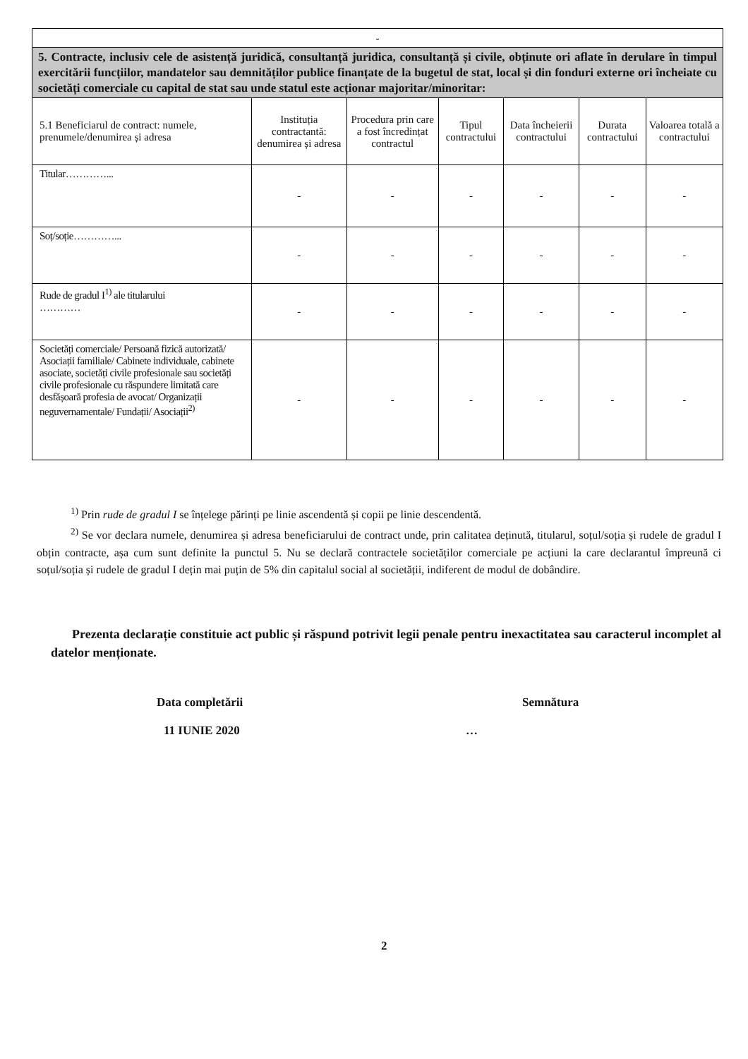| - | | | | | | |
| 5. Contracte, inclusiv cele de asistență juridică, consultanță juridica, consultanță și civile, obținute ori aflate în derulare în timpul exercitării funcțiilor, mandatelor sau demnităților publice finanțate de la bugetul de stat, local și din fonduri externe ori încheiate cu societăți comerciale cu capital de stat sau unde statul este acționar majoritar/minoritar: | | | | | | |
| 5.1 Beneficiarul de contract: numele, prenumele/denumirea și adresa | Instituția contractantă: denumirea și adresa | Procedura prin care a fost încredințat contractul | Tipul contractului | Data încheierii contractului | Durata contractului | Valoarea totală a contractului |
| Titular…………... | - | - | - | - | - | - |
| Soț/soție…………... | - | - | - | - | - | - |
| Rude de gradul I<sup>1)</sup> ale titularului ………… | - | - | - | - | - | - |
| Societăți comerciale/ Persoană fizică autorizată/ Asociații familiale/ Cabinete individuale, cabinete asociate, societăți civile profesionale sau societăți civile profesionale cu răspundere limitată care desfășoară profesia de avocat/ Organizații neguvernamentale/ Fundații/ Asociații<sup>2)</sup> | - | - | - | - | - | - |
<sup>1)</sup> Prin rude de gradul I se înțelege părinți pe linie ascendentă și copii pe linie descendentă.
<sup>2)</sup> Se vor declara numele, denumirea și adresa beneficiarului de contract unde, prin calitatea deținută, titularul, soțul/soția și rudele de gradul I obțin contracte, așa cum sunt definite la punctul 5. Nu se declară contractele societăților comerciale pe acțiuni la care declarantul împreună ci soțul/soția și rudele de gradul I dețin mai puțin de 5% din capitalul social al societății, indiferent de modul de dobândire.
Prezenta declarație constituie act public și răspund potrivit legii penale pentru inexactitatea sau caracterul incomplet al datelor menționate.
Data completării
11 IUNIE 2020
Semnătura
…
2